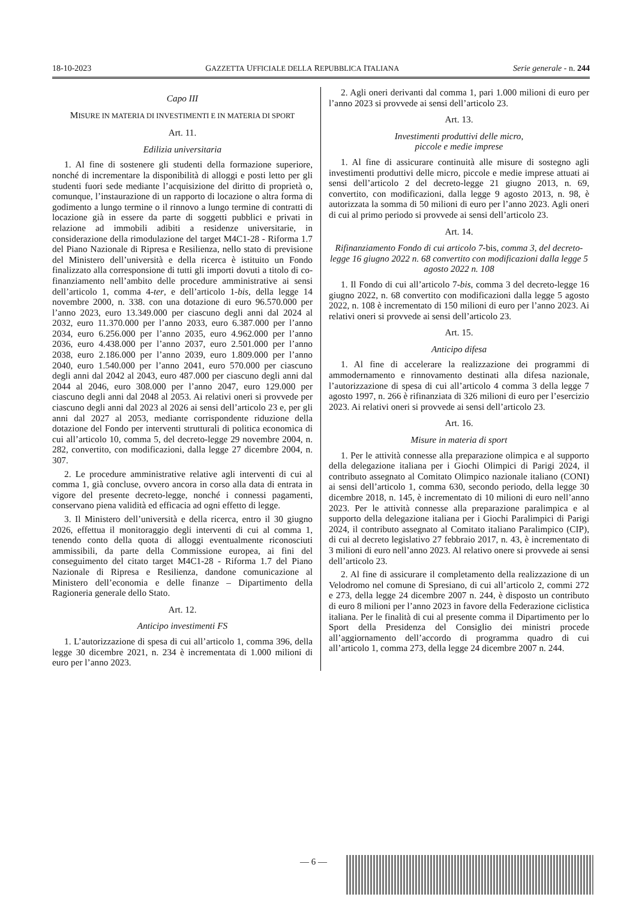18-10-2023 GAZZETTA UFFICIALE DELLA REPUBBLICA ITALIANA Serie generale - n. 244
Capo III
MISURE IN MATERIA DI INVESTIMENTI E IN MATERIA DI SPORT
Art. 11.
Edilizia universitaria
1. Al fine di sostenere gli studenti della formazione superiore, nonché di incrementare la disponibilità di alloggi e posti letto per gli studenti fuori sede mediante l’acquisizione del diritto di proprietà o, comunque, l’instaurazione di un rapporto di locazione o altra forma di godimento a lungo termine o il rinnovo a lungo termine di contratti di locazione già in essere da parte di soggetti pubblici e privati in relazione ad immobili adibiti a residenze universitarie, in considerazione della rimodulazione del target M4C1-28 - Riforma 1.7 del Piano Nazionale di Ripresa e Resilienza, nello stato di previsione del Ministero dell’università e della ricerca è istituito un Fondo finalizzato alla corresponsione di tutti gli importi dovuti a titolo di co-finanziamento nell’ambito delle procedure amministrative ai sensi dell’articolo 1, comma 4-ter, e dell’articolo 1-bis, della legge 14 novembre 2000, n. 338. con una dotazione di euro 96.570.000 per l’anno 2023, euro 13.349.000 per ciascuno degli anni dal 2024 al 2032, euro 11.370.000 per l’anno 2033, euro 6.387.000 per l’anno 2034, euro 6.256.000 per l’anno 2035, euro 4.962.000 per l’anno 2036, euro 4.438.000 per l’anno 2037, euro 2.501.000 per l’anno 2038, euro 2.186.000 per l’anno 2039, euro 1.809.000 per l’anno 2040, euro 1.540.000 per l’anno 2041, euro 570.000 per ciascuno degli anni dal 2042 al 2043, euro 487.000 per ciascuno degli anni dal 2044 al 2046, euro 308.000 per l’anno 2047, euro 129.000 per ciascuno degli anni dal 2048 al 2053. Ai relativi oneri si provvede per ciascuno degli anni dal 2023 al 2026 ai sensi dell’articolo 23 e, per gli anni dal 2027 al 2053, mediante corrispondente riduzione della dotazione del Fondo per interventi strutturali di politica economica di cui all’articolo 10, comma 5, del decreto-legge 29 novembre 2004, n. 282, convertito, con modificazioni, dalla legge 27 dicembre 2004, n. 307.
2. Le procedure amministrative relative agli interventi di cui al comma 1, già concluse, ovvero ancora in corso alla data di entrata in vigore del presente decreto-legge, nonché i connessi pagamenti, conservano piena validità ed efficacia ad ogni effetto di legge.
3. Il Ministero dell’università e della ricerca, entro il 30 giugno 2026, effettua il monitoraggio degli interventi di cui al comma 1, tenendo conto della quota di alloggi eventualmente riconosciuti ammissibili, da parte della Commissione europea, ai fini del conseguimento del citato target M4C1-28 - Riforma 1.7 del Piano Nazionale di Ripresa e Resilienza, dandone comunicazione al Ministero dell’economia e delle finanze – Dipartimento della Ragioneria generale dello Stato.
Art. 12.
Anticipo investimenti FS
1. L’autorizzazione di spesa di cui all’articolo 1, comma 396, della legge 30 dicembre 2021, n. 234 è incrementata di 1.000 milioni di euro per l’anno 2023.
2. Agli oneri derivanti dal comma 1, pari 1.000 milioni di euro per l’anno 2023 si provvede ai sensi dell’articolo 23.
Art. 13.
Investimenti produttivi delle micro,
piccole e medie imprese
1. Al fine di assicurare continuità alle misure di sostegno agli investimenti produttivi delle micro, piccole e medie imprese attuati ai sensi dell’articolo 2 del decreto-legge 21 giugno 2013, n. 69, convertito, con modificazioni, dalla legge 9 agosto 2013, n. 98, è autorizzata la somma di 50 milioni di euro per l’anno 2023. Agli oneri di cui al primo periodo si provvede ai sensi dell’articolo 23.
Art. 14.
Rifinanziamento Fondo di cui articolo 7-bis, comma 3, del decreto-legge 16 giugno 2022 n. 68 convertito con modificazioni dalla legge 5 agosto 2022 n. 108
1. Il Fondo di cui all’articolo 7-bis, comma 3 del decreto-legge 16 giugno 2022, n. 68 convertito con modificazioni dalla legge 5 agosto 2022, n. 108 è incrementato di 150 milioni di euro per l’anno 2023. Ai relativi oneri si provvede ai sensi dell’articolo 23.
Art. 15.
Anticipo difesa
1. Al fine di accelerare la realizzazione dei programmi di ammodernamento e rinnovamento destinati alla difesa nazionale, l’autorizzazione di spesa di cui all’articolo 4 comma 3 della legge 7 agosto 1997, n. 266 è rifinanziata di 326 milioni di euro per l’esercizio 2023. Ai relativi oneri si provvede ai sensi dell’articolo 23.
Art. 16.
Misure in materia di sport
1. Per le attività connesse alla preparazione olimpica e al supporto della delegazione italiana per i Giochi Olimpici di Parigi 2024, il contributo assegnato al Comitato Olimpico nazionale italiano (CONI) ai sensi dell’articolo 1, comma 630, secondo periodo, della legge 30 dicembre 2018, n. 145, è incrementato di 10 milioni di euro nell’anno 2023. Per le attività connesse alla preparazione paralimpica e al supporto della delegazione italiana per i Giochi Paralimpici di Parigi 2024, il contributo assegnato al Comitato italiano Paralimpico (CIP), di cui al decreto legislativo 27 febbraio 2017, n. 43, è incrementato di 3 milioni di euro nell’anno 2023. Al relativo onere si provvede ai sensi dell’articolo 23.
2. Al fine di assicurare il completamento della realizzazione di un Velodromo nel comune di Spresiano, di cui all’articolo 2, commi 272 e 273, della legge 24 dicembre 2007 n. 244, è disposto un contributo di euro 8 milioni per l’anno 2023 in favore della Federazione ciclistica italiana. Per le finalità di cui al presente comma il Dipartimento per lo Sport della Presidenza del Consiglio dei ministri procede all’aggiornamento dell’accordo di programma quadro di cui all’articolo 1, comma 273, della legge 24 dicembre 2007 n. 244.
— 6 —